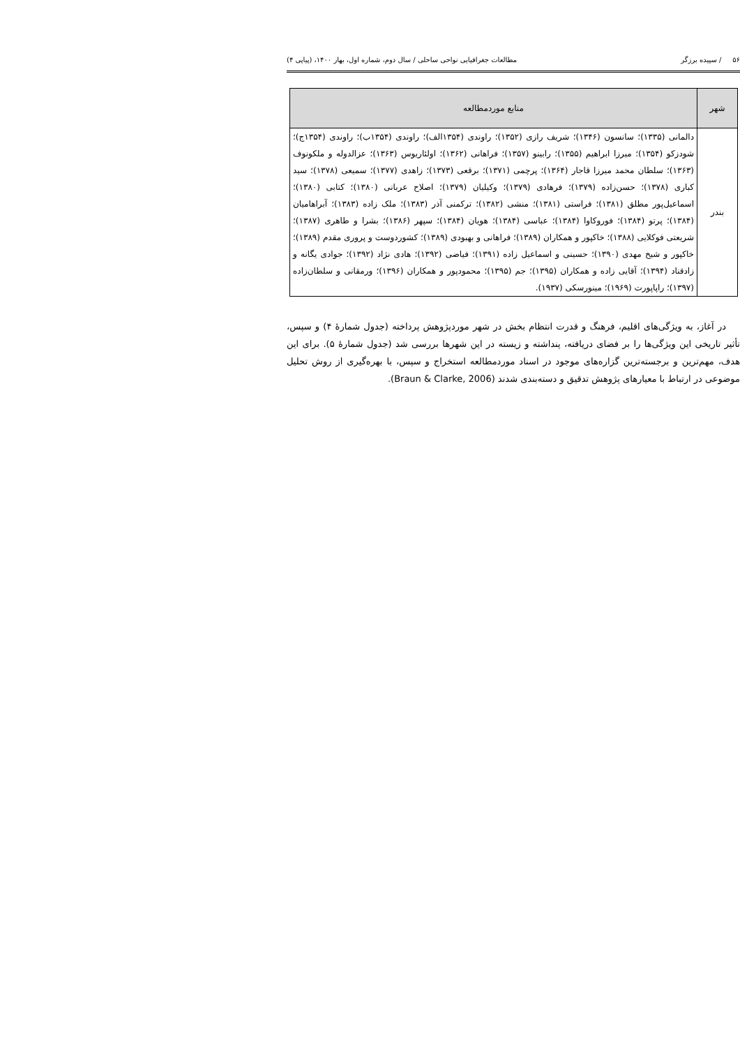۵۶ / سپیده برزگر مطالعات جغرافیایی نواحی ساحلی / سال دوم، شماره اول، بهار ۱۴۰۰، (پیاپی ۴)
| شهر | منابع موردمطالعه |
| --- | --- |
| بندر | دالمانی (۱۳۳۵)؛ سانسون (۱۳۴۶)؛ شریف رازی (۱۳۵۲)؛ راوندی (۱۳۵۴الف)؛ راوندی (۱۳۵۴ب)؛ راوندی (۱۳۵۴ج)؛ شودزکو (۱۳۵۴)؛ میرزا ابراهیم (۱۳۵۵)؛ رابینو (۱۳۵۷)؛ فراهانی (۱۳۶۲)؛ اولئاریوس (۱۳۶۳)؛ عزالدوله و ملکونوف (۱۳۶۳)؛ سلطان محمد میرزا قاجار (۱۳۶۴)؛ پرچمی (۱۳۷۱)؛ برقعی (۱۳۷۳)؛ زاهدی (۱۳۷۷)؛ سمیعی (۱۳۷۸)؛ سید کباری (۱۳۷۸)؛ حسن‌زاده (۱۳۷۹)؛ فرهادی (۱۳۷۹)؛ وکیلیان (۱۳۷۹)؛ اصلاح عربانی (۱۳۸۰)؛ کتابی (۱۳۸۰)؛ اسماعیل‌پور مطلق (۱۳۸۱)؛ فراستی (۱۳۸۱)؛ منشی (۱۳۸۲)؛ ترکمنی آذر (۱۳۸۳)؛ ملک زاده (۱۳۸۳)؛ آبراهامیان (۱۳۸۴)؛ پرتو (۱۳۸۴)؛ فوروکاوا (۱۳۸۴)؛ عباسی (۱۳۸۴)؛ هویان (۱۳۸۴)؛ سپهر (۱۳۸۶)؛ بشرا و طاهری (۱۳۸۷)؛ شریعتی فوکلایی (۱۳۸۸)؛ خاکپور و همکاران (۱۳۸۹)؛ فراهانی و بهبودی (۱۳۸۹)؛ کشوردوست و پروری مقدم (۱۳۸۹)؛ خاکپور و شیخ مهدی (۱۳۹۰)؛ حسینی و اسماعیل زاده (۱۳۹۱)؛ فیاضی (۱۳۹۲)؛ هادی نژاد (۱۳۹۲)؛ جوادی یگانه و زادقناد (۱۳۹۴)؛ آقایی زاده و همکاران (۱۳۹۵)؛ جم (۱۳۹۵)؛ محمودپور و همکاران (۱۳۹۶)؛ ورمقانی و سلطان‌زاده (۱۳۹۷)؛ راپاپورت (۱۹۶۹)؛ مینورسکی (۱۹۳۷). |
در آغاز، به ویژگی‌های اقلیم، فرهنگ و قدرت انتظام بخش در شهر موردپژوهش پرداخته (جدول شمارهٔ ۴) و سپس، تأثیر تاریخی این ویژگی‌ها را بر فضای دریافته، پنداشته و زیسته در این شهرها بررسی شد (جدول شمارهٔ ۵). برای این هدف، مهم‌ترین و برجسته‌ترین گزاره‌های موجود در اسناد موردمطالعه استخراج و سپس، با بهره‌گیری از روش تحلیل موضوعی در ارتباط با معیارهای پژوهش تدقیق و دسته‌بندی شدند (Braun & Clarke, 2006).